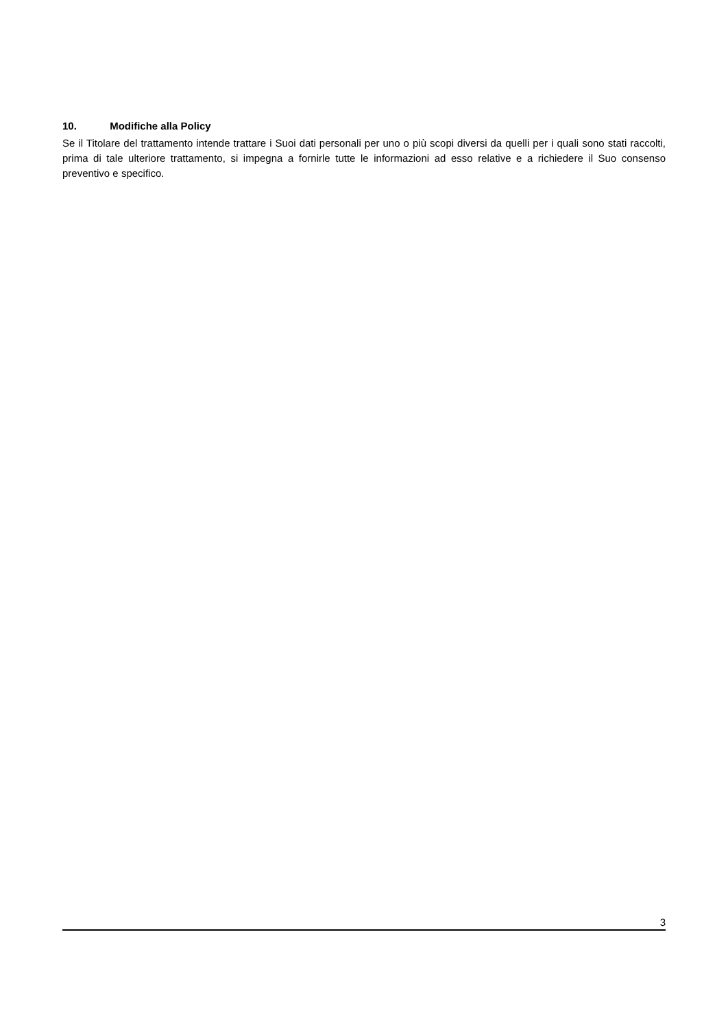10. Modifiche alla Policy
Se il Titolare del trattamento intende trattare i Suoi dati personali per uno o più scopi diversi da quelli per i quali sono stati raccolti, prima di tale ulteriore trattamento, si impegna a fornirle tutte le informazioni ad esso relative e a richiedere il Suo consenso preventivo e specifico.
3